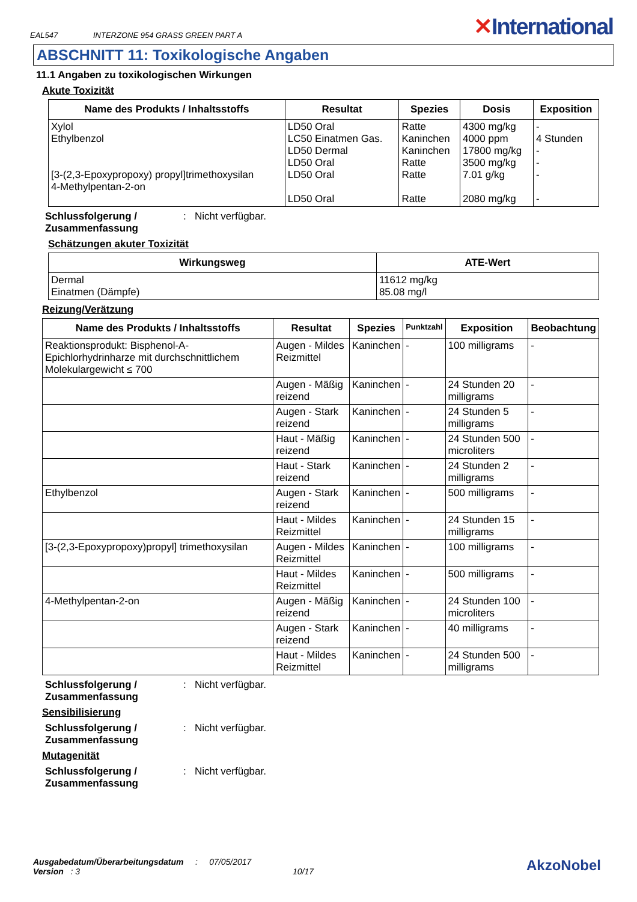EAL547
INTERZONE 954 GRASS GREEN PART A
✕International
ABSCHNITT 11: Toxikologische Angaben
11.1 Angaben zu toxikologischen Wirkungen
Akute Toxizität
| Name des Produkts / Inhaltsstoffs | Resultat | Spezies | Dosis | Exposition |
| --- | --- | --- | --- | --- |
| Xylol Ethylbenzol [3-(2,3-Epoxypropoxy) propyl]trimethoxysilan 4-Methylpentan-2-on | LD50 Oral LC50 Einatmen Gas. LD50 Dermal LD50 Oral LD50 Oral LD50 Oral | Ratte Kaninchen Kaninchen Ratte Ratte Ratte | 4300 mg/kg 4000 ppm 17800 mg/kg 3500 mg/kg 7.01 g/kg 2080 mg/kg | - 4 Stunden - - - - |
Schlussfolgerung / Zusammenfassung: Nicht verfügbar.
Schätzungen akuter Toxizität
| Wirkungsweg | ATE-Wert |
| --- | --- |
| Dermal Einatmen (Dämpfe) | 11612 mg/kg 85.08 mg/l |
Reizung/Verätzung
| Name des Produkts / Inhaltsstoffs | Resultat | Spezies | Punktzahl | Exposition | Beobachtung |
| --- | --- | --- | --- | --- | --- |
| Reaktionsprodukt: Bisphenol-A-Epichlorhydrinharze mit durchschnittlichem Molekulargewicht ≤ 700 | Augen - Mildes Reizmittel | Kaninchen | - | 100 milligrams | - |
| | Augen - Mäßig reizend | Kaninchen | - | 24 Stunden 20 milligrams | - |
| | Augen - Stark reizend | Kaninchen | - | 24 Stunden 5 milligrams | - |
| | Haut - Mäßig reizend | Kaninchen | - | 24 Stunden 500 microliters | - |
| | Haut - Stark reizend | Kaninchen | - | 24 Stunden 2 milligrams | - |
| Ethylbenzol | Augen - Stark reizend | Kaninchen | - | 500 milligrams | - |
| | Haut - Mildes Reizmittel | Kaninchen | - | 24 Stunden 15 milligrams | - |
| [3-(2,3-Epoxypropoxy)propyl] trimethoxysilan | Augen - Mildes Reizmittel | Kaninchen | - | 100 milligrams | - |
| | Haut - Mildes Reizmittel | Kaninchen | - | 500 milligrams | - |
| 4-Methylpentan-2-on | Augen - Mäßig reizend | Kaninchen | - | 24 Stunden 100 microliters | - |
| | Augen - Stark reizend | Kaninchen | - | 40 milligrams | - |
| | Haut - Mildes Reizmittel | Kaninchen | - | 24 Stunden 500 milligrams | - |
Schlussfolgerung / Zusammenfassung: Nicht verfügbar.
Sensibilisierung
Schlussfolgerung / Zusammenfassung: Nicht verfügbar.
Mutagenität
Schlussfolgerung / Zusammenfassung: Nicht verfügbar.
Ausgabedatum/Überarbeitungsdatum : 07/05/2017 AkzoNobel
Version : 3 10/17